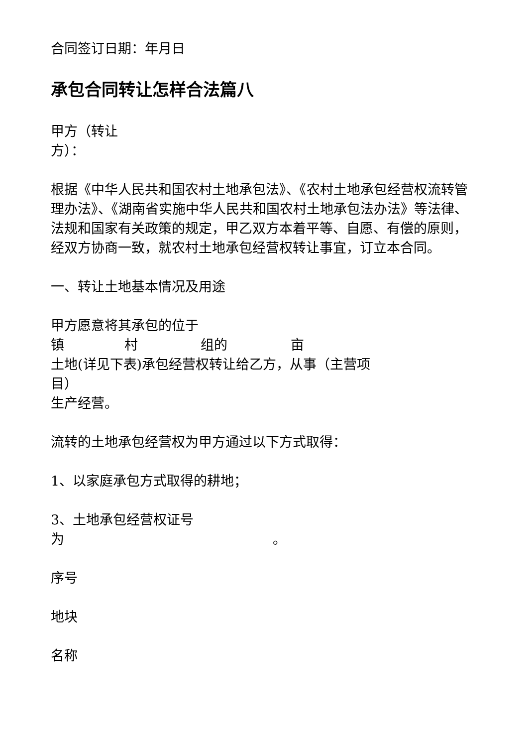合同签订日期：年月日
承包合同转让怎样合法篇八
甲方（转让
方）：
根据《中华人民共和国农村土地承包法》、《农村土地承包经营权流转管理办法》、《湖南省实施中华人民共和国农村土地承包法办法》等法律、法规和国家有关政策的规定，甲乙双方本着平等、自愿、有偿的原则，经双方协商一致，就农村土地承包经营权转让事宜，订立本合同。
一、转让土地基本情况及用途
甲方愿意将其承包的位于
镇 村 组的 亩
土地(详见下表)承包经营权转让给乙方，从事（主营项
目）
生产经营。
流转的土地承包经营权为甲方通过以下方式取得：
1、以家庭承包方式取得的耕地；
3、土地承包经营权证号
为 。
序号
地块
名称